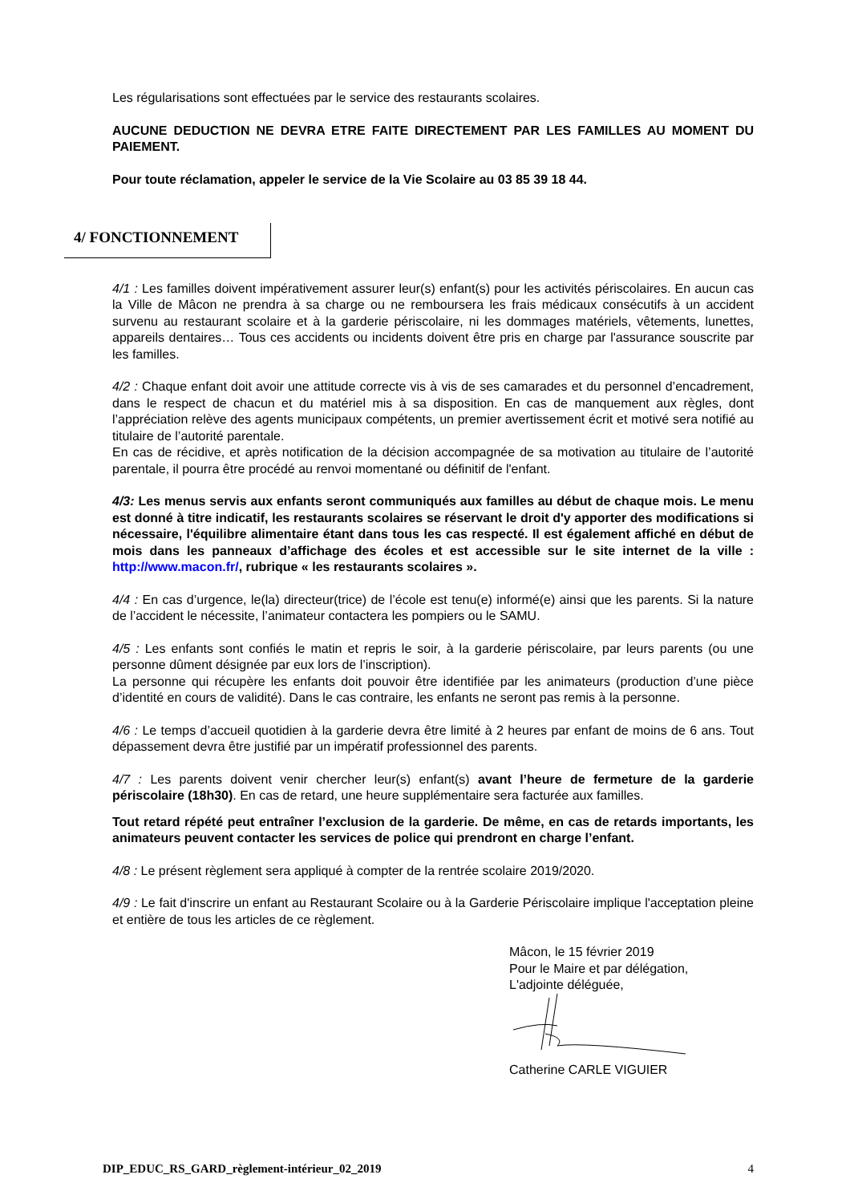Les régularisations sont effectuées par le service des restaurants scolaires.
AUCUNE DEDUCTION NE DEVRA ETRE FAITE DIRECTEMENT PAR LES FAMILLES AU MOMENT DU PAIEMENT.
Pour toute réclamation, appeler le service de la Vie Scolaire au 03 85 39 18 44.
4/ FONCTIONNEMENT
4/1 : Les familles doivent impérativement assurer leur(s) enfant(s) pour les activités périscolaires. En aucun cas la Ville de Mâcon ne prendra à sa charge ou ne remboursera les frais médicaux consécutifs à un accident survenu au restaurant scolaire et à la garderie périscolaire, ni les dommages matériels, vêtements, lunettes, appareils dentaires… Tous ces accidents ou incidents doivent être pris en charge par l'assurance souscrite par les familles.
4/2 : Chaque enfant doit avoir une attitude correcte vis à vis de ses camarades et du personnel d’encadrement, dans le respect de chacun et du matériel mis à sa disposition. En cas de manquement aux règles, dont l’appréciation relève des agents municipaux compétents, un premier avertissement écrit et motivé sera notifié au titulaire de l’autorité parentale.
En cas de récidive, et après notification de la décision accompagnée de sa motivation au titulaire de l’autorité parentale, il pourra être procédé au renvoi momentané ou définitif de l'enfant.
4/3: Les menus servis aux enfants seront communiqués aux familles au début de chaque mois. Le menu est donné à titre indicatif, les restaurants scolaires se réservant le droit d'y apporter des modifications si nécessaire, l'équilibre alimentaire étant dans tous les cas respecté. Il est également affiché en début de mois dans les panneaux d’affichage des écoles et est accessible sur le site internet de la ville : http://www.macon.fr/, rubrique « les restaurants scolaires ».
4/4 : En cas d’urgence, le(la) directeur(trice) de l’école est tenu(e) informé(e) ainsi que les parents. Si la nature de l’accident le nécessite, l’animateur contactera les pompiers ou le SAMU.
4/5 : Les enfants sont confiés le matin et repris le soir, à la garderie périscolaire, par leurs parents (ou une personne dûment désignée par eux lors de l’inscription).
La personne qui récupère les enfants doit pouvoir être identifiée par les animateurs (production d’une pièce d’identité en cours de validité). Dans le cas contraire, les enfants ne seront pas remis à la personne.
4/6 : Le temps d’accueil quotidien à la garderie devra être limité à 2 heures par enfant de moins de 6 ans. Tout dépassement devra être justifié par un impératif professionnel des parents.
4/7 : Les parents doivent venir chercher leur(s) enfant(s) avant l’heure de fermeture de la garderie périscolaire (18h30). En cas de retard, une heure supplémentaire sera facturée aux familles.
Tout retard répété peut entraîner l’exclusion de la garderie. De même, en cas de retards importants, les animateurs peuvent contacter les services de police qui prendront en charge l’enfant.
4/8 : Le présent règlement sera appliqué à compter de la rentrée scolaire 2019/2020.
4/9 : Le fait d'inscrire un enfant au Restaurant Scolaire ou à la Garderie Périscolaire implique l'acceptation pleine et entière de tous les articles de ce règlement.
Mâcon, le 15 février 2019
Pour le Maire et par délégation,
L'adjointe déléguée,
Catherine CARLE VIGUIER
DIP_EDUC_RS_GARD_règlement-intérieur_02_2019 4